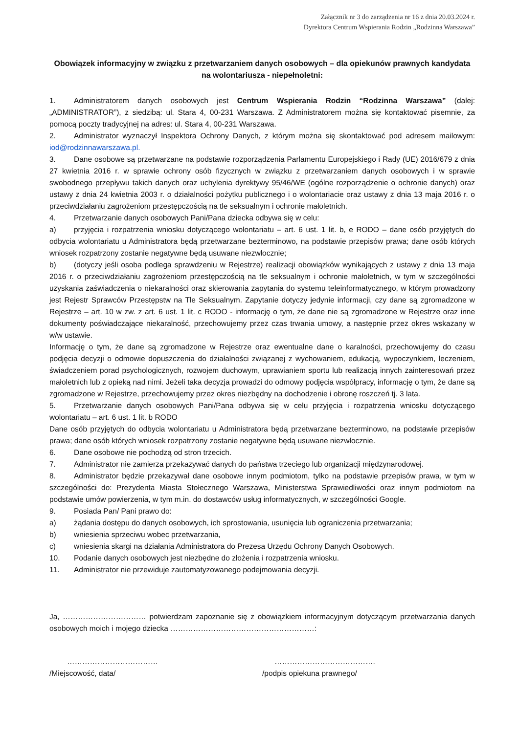Załącznik nr 3 do zarządzenia nr 16 z dnia 20.03.2024 r.
Dyrektora Centrum Wspierania Rodzin „Rodzinna Warszawa”
Obowiązek informacyjny w związku z przetwarzaniem danych osobowych – dla opiekunów prawnych kandydata na wolontariusza - niepełnoletni:
1. Administratorem danych osobowych jest Centrum Wspierania Rodzin “Rodzinna Warszawa” (dalej: „ADMINISTRATOR”), z siedzibą: ul. Stara 4, 00-231 Warszawa. Z Administratorem można się kontaktować pisemnie, za pomocą poczty tradycyjnej na adres: ul. Stara 4, 00-231 Warszawa.
2. Administrator wyznaczył Inspektora Ochrony Danych, z którym można się skontaktować pod adresem mailowym: iod@rodzinnawarszawa.pl.
3. Dane osobowe są przetwarzane na podstawie rozporządzenia Parlamentu Europejskiego i Rady (UE) 2016/679 z dnia 27 kwietnia 2016 r. w sprawie ochrony osób fizycznych w związku z przetwarzaniem danych osobowych i w sprawie swobodnego przepływu takich danych oraz uchylenia dyrektywy 95/46/WE (ogólne rozporządzenie o ochronie danych) oraz ustawy z dnia 24 kwietnia 2003 r. o działalności pożytku publicznego i o wolontariacie oraz ustawy z dnia 13 maja 2016 r. o przeciwdziałaniu zagrożeniom przestępczością na tle seksualnym i ochronie małoletnich.
4. Przetwarzanie danych osobowych Pani/Pana dziecka odbywa się w celu:
a) przyjęcia i rozpatrzenia wniosku dotyczącego wolontariatu – art. 6 ust. 1 lit. b, e RODO – dane osób przyjętych do odbycia wolontariatu u Administratora będą przetwarzane bezterminowo, na podstawie przepisów prawa; dane osób których wniosek rozpatrzony zostanie negatywne będą usuwane niezwłocznie;
b) (dotyczy jeśli osoba podlega sprawdzeniu w Rejestrze) realizacji obowiązków wynikających z ustawy z dnia 13 maja 2016 r. o przeciwdziałaniu zagrożeniom przestępczością na tle seksualnym i ochronie małoletnich, w tym w szczególności uzyskania zaświadczenia o niekaralności oraz skierowania zapytania do systemu teleinformatycznego, w którym prowadzony jest Rejestr Sprawców Przestępstw na Tle Seksualnym. Zapytanie dotyczy jedynie informacji, czy dane są zgromadzone w Rejestrze – art. 10 w zw. z art. 6 ust. 1 lit. c RODO - informację o tym, że dane nie są zgromadzone w Rejestrze oraz inne dokumenty poświadczające niekaralność, przechowujemy przez czas trwania umowy, a następnie przez okres wskazany w w/w ustawie.
Informację o tym, że dane są zgromadzone w Rejestrze oraz ewentualne dane o karalności, przechowujemy do czasu podjęcia decyzji o odmowie dopuszczenia do działalności związanej z wychowaniem, edukacją, wypoczynkiem, leczeniem, świadczeniem porad psychologicznych, rozwojem duchowym, uprawianiem sportu lub realizacją innych zainteresowań przez małoletnich lub z opieką nad nimi. Jeżeli taka decyzja prowadzi do odmowy podjęcia współpracy, informację o tym, że dane są zgromadzone w Rejestrze, przechowujemy przez okres niezbędny na dochodzenie i obronę roszczeń tj. 3 lata.
5. Przetwarzanie danych osobowych Pani/Pana odbywa się w celu przyjęcia i rozpatrzenia wniosku dotyczącego wolontariatu – art. 6 ust. 1 lit. b RODO
Dane osób przyjętych do odbycia wolontariatu u Administratora będą przetwarzane bezterminowo, na podstawie przepisów prawa; dane osób których wniosek rozpatrzony zostanie negatywne będą usuwane niezwłocznie.
6. Dane osobowe nie pochodzą od stron trzecich.
7. Administrator nie zamierza przekazywać danych do państwa trzeciego lub organizacji międzynarodowej.
8. Administrator będzie przekazywał dane osobowe innym podmiotom, tylko na podstawie przepisów prawa, w tym w szczególności do: Prezydenta Miasta Stołecznego Warszawa, Ministerstwa Sprawiedliwości oraz innym podmiotom na podstawie umów powierzenia, w tym m.in. do dostawców usług informatycznych, w szczególności Google.
9. Posiada Pan/ Pani prawo do:
a) żądania dostępu do danych osobowych, ich sprostowania, usunięcia lub ograniczenia przetwarzania;
b) wniesienia sprzeciwu wobec przetwarzania,
c) wniesienia skargi na działania Administratora do Prezesa Urzędu Ochrony Danych Osobowych.
10. Podanie danych osobowych jest niezbędne do złożenia i rozpatrzenia wniosku.
11. Administrator nie przewiduje zautomatyzowanego podejmowania decyzji.
Ja, …………………………… potwierdzam zapoznanie się z obowiązkiem informacyjnym dotyczącym przetwarzania danych osobowych moich i mojego dziecka …………………………………………………:
………………………………
/Miejscowość, data/
………………………………….
/podpis opiekuna prawnego/